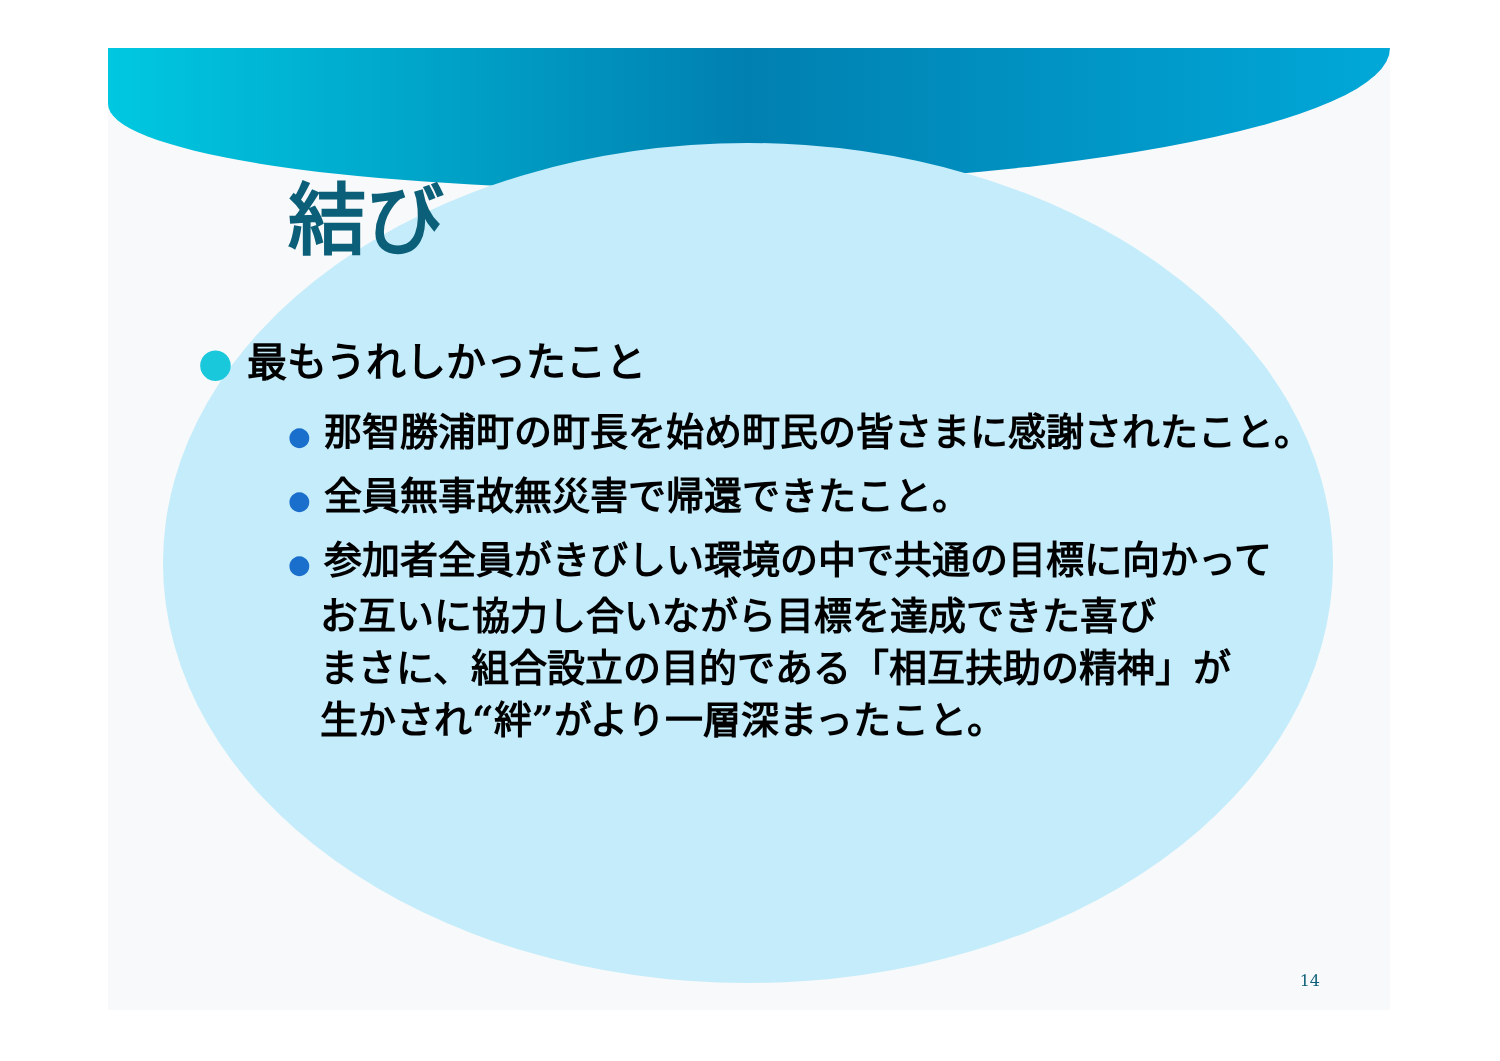結び
● 最もうれしかったこと
● 那智勝浦町の町長を始め町民の皆さまに感謝されたこと。
● 全員無事故無災害で帰還できたこと。
● 参加者全員がきびしい環境の中で共通の目標に向かって
お互いに協力し合いながら目標を達成できた喜び
まさに、組合設立の目的である「相互扶助の精神」が
生かされ“絆”がより一層深まったこと。
14